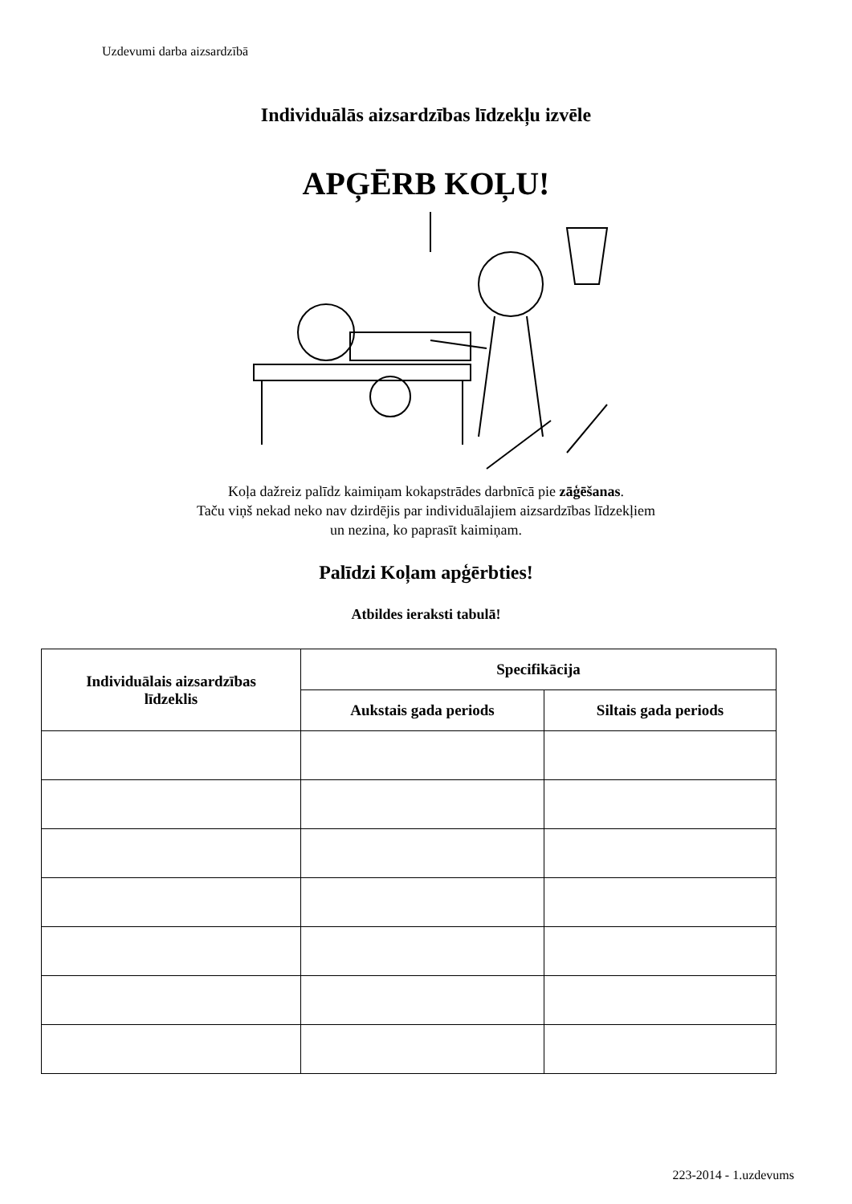Uzdevumi darba aizsardzībā
Individuālās aizsardzības līdzekļu izvēle
APĢĒRB KOĻU!
Koļa dažreiz palīdz kaimiņam kokapstrādes darbnīcā pie zāģēšanas.
Taču viņš nekad neko nav dzirdējis par individuālajiem aizsardzības līdzekļiem
un nezina, ko paprasīt kaimiņam.
Palīdzi Koļam apģērbties!
Atbildes ieraksti tabulā!
| Individuālais aizsardzības līdzeklis | Specifikācija | |
| --- | --- | --- |
| | Aukstais gada periods | Siltais gada periods |
223-2014 - 1.uzdevums